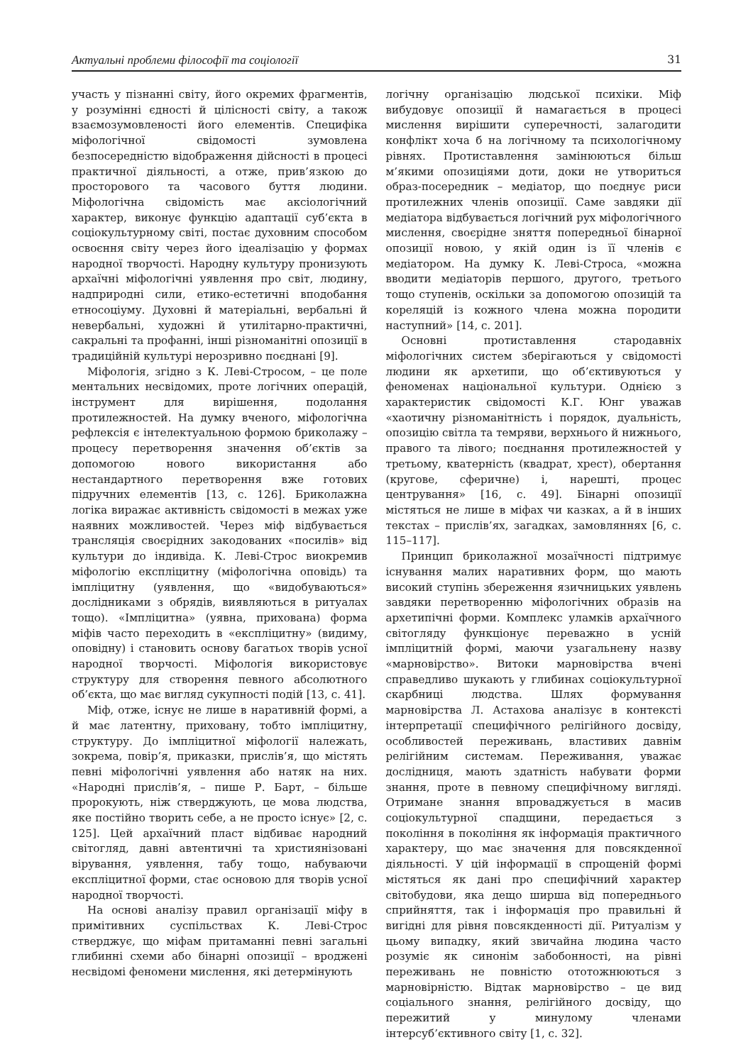Актуальні проблеми філософії та соціології 31
участь у пізнанні світу, його окремих фрагментів, у розумінні єдності й цілісності світу, а також взаємозумовленості його елементів. Специфіка міфологічної свідомості зумовлена безпосередністю відображення дійсності в процесі практичної діяльності, а отже, прив’язкою до просторового та часового буття людини. Міфологічна свідомість має аксіологічний характер, виконує функцію адаптації суб’єкта в соціокультурному світі, постає духовним способом освоєння світу через його ідеалізацію у формах народної творчості. Народну культуру пронизують архаїчні міфологічні уявлення про світ, людину, надприродні сили, етико-естетичні вподобання етносоціуму. Духовні й матеріальні, вербальні й невербальні, художні й утилітарно-практичні, сакральні та профанні, інші різноманітні опозиції в традиційній культурі нерозривно поєднані [9].
Міфологія, згідно з К. Леві-Стросом, – це поле ментальних несвідомих, проте логічних операцій, інструмент для вирішення, подолання протилежностей. На думку вченого, міфологічна рефлексія є інтелектуальною формою бриколажу – процесу перетворення значення об’єктів за допомогою нового використання або нестандартного перетворення вже готових підручних елементів [13, с. 126]. Бриколажна логіка виражає активність свідомості в межах уже наявних можливостей. Через міф відбувається трансляція своєрідних закодованих «посилів» від культури до індивіда. К. Леві-Строс виокремив міфологію експліцитну (міфологічна оповідь) та імпліцитну (уявлення, що «видобуваються» дослідниками з обрядів, виявляються в ритуалах тощо). «Імпліцитна» (уявна, прихована) форма міфів часто переходить в «експліцитну» (видиму, оповідну) і становить основу багатьох творів усної народної творчості. Міфологія використовує структуру для створення певного абсолютного об’єкта, що має вигляд сукупності подій [13, с. 41].
Міф, отже, існує не лише в наративній формі, а й має латентну, приховану, тобто імпліцитну, структуру. До імпліцитної міфології належать, зокрема, повір’я, приказки, прислів’я, що містять певні міфологічні уявлення або натяк на них. «Народні прислів’я, – пише Р. Барт, – більше пророкують, ніж стверджують, це мова людства, яке постійно творить себе, а не просто існує» [2, с. 125]. Цей архаїчний пласт відбиває народний світогляд, давні автентичні та християнізовані вірування, уявлення, табу тощо, набуваючи експліцитної форми, стає основою для творів усної народної творчості.
На основі аналізу правил організації міфу в примітивних суспільствах К. Леві-Строс стверджує, що міфам притаманні певні загальні глибинні схеми або бінарні опозиції – вроджені несвідомі феномени мислення, які детермінують
логічну організацію людської психіки. Міф вибудовує опозиції й намагається в процесі мислення вирішити суперечності, залагодити конфлікт хоча б на логічному та психологічному рівнях. Протиставлення замінюються більш м’якими опозиціями доти, доки не утвориться образ-посередник – медіатор, що поєднує риси протилежних членів опозиції. Саме завдяки дії медіатора відбувається логічний рух міфологічного мислення, своєрідне зняття попередньої бінарної опозиції новою, у якій один із її членів є медіатором. На думку К. Леві-Строса, «можна вводити медіаторів першого, другого, третього тощо ступенів, оскільки за допомогою опозицій та кореляцій із кожного члена можна породити наступний» [14, с. 201].
Основні протиставлення стародавніх міфологічних систем зберігаються у свідомості людини як архетипи, що об’єктивуються у феноменах національної культури. Однією з характеристик свідомості К.Г. Юнг уважав «хаотичну різноманітність і порядок, дуальність, опозицію світла та темряви, верхнього й нижнього, правого та лівого; поєднання протилежностей у третьому, кватерність (квадрат, хрест), обертання (кругове, сферичне) і, нарешті, процес центрування» [16, с. 49]. Бінарні опозиції містяться не лише в міфах чи казках, а й в інших текстах – прислів’ях, загадках, замовляннях [6, с. 115–117].
Принцип бриколажної мозаїчності підтримує існування малих наративних форм, що мають високий ступінь збереження язичницьких уявлень завдяки перетворенню міфологічних образів на архетипічні форми. Комплекс уламків архаїчного світогляду функціонує переважно в усній імпліцитній формі, маючи узагальнену назву «марновірство». Витоки марновірства вчені справедливо шукають у глибинах соціокультурної скарбниці людства. Шлях формування марновірства Л. Астахова аналізує в контексті інтерпретації специфічного релігійного досвіду, особливостей переживань, властивих давнім релігійним системам. Переживання, уважає дослідниця, мають здатність набувати форми знання, проте в певному специфічному вигляді. Отримане знання впроваджується в масив соціокультурної спадщини, передається з покоління в покоління як інформація практичного характеру, що має значення для повсякденної діяльності. У цій інформації в спрощеній формі містяться як дані про специфічний характер світобудови, яка дещо ширша від попереднього сприйняття, так і інформація про правильні й вигідні для рівня повсякденності дії. Ритуалізм у цьому випадку, який звичайна людина часто розуміє як синонім забобонності, на рівні переживань не повністю ототожнюються з марновірністю. Відтак марновірство – це вид соціального знання, релігійного досвіду, що пережитий у минулому членами інтерсуб’єктивного світу [1, с. 32].